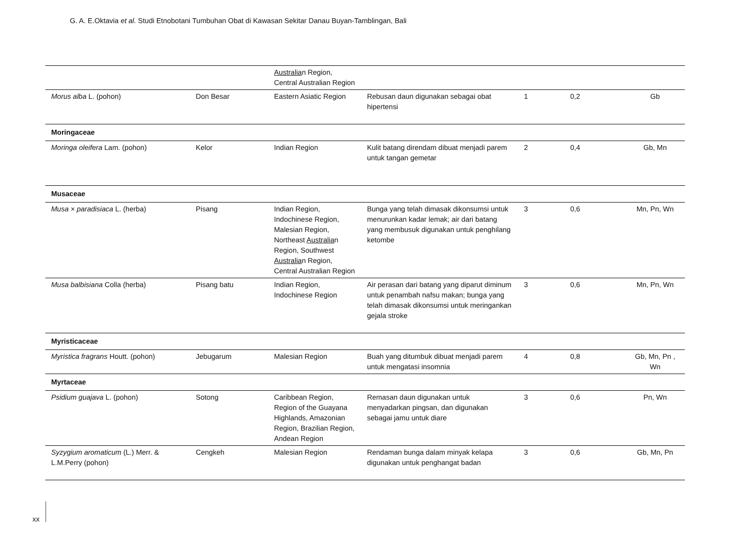G. A. E.Oktavia et al. Studi Etnobotani Tumbuhan Obat di Kawasan Sekitar Danau Buyan-Tamblingan, Bali
| | | Australia n Region, Central Australian Region | | | | |
| Morus alba L. (pohon) | Don Besar | Eastern Asiatic Region | Rebusan daun digunakan sebagai obat hipertensi | 1 | 0,2 | Gb |
| Moringaceae | | | | | | |
| Moringa oleifera Lam. (pohon) | Kelor | Indian Region | Kulit batang direndam dibuat menjadi parem untuk tangan gemetar | 2 | 0,4 | Gb, Mn |
| Musaceae | | | | | | |
| Musa × paradisiaca L. (herba) | Pisang | Indian Region, Indochinese Region, Malesian Region, Northeast Australia n Region, Southwest Australia n Region, Central Australian Region | Bunga yang telah dimasak dikonsumsi untuk menurunkan kadar lemak; air dari batang yang membusuk digunakan untuk penghilang ketombe | 3 | 0,6 | Mn, Pn, Wn |
| Musa balbisiana Colla (herba) | Pisang batu | Indian Region, Indochinese Region | Air perasan dari batang yang diparut diminum untuk penambah nafsu makan; bunga yang telah dimasak dikonsumsi untuk meringankan gejala stroke | 3 | 0,6 | Mn, Pn, Wn |
| Myristicaceae | | | | | | |
| Myristica fragrans Houtt. (pohon) | Jebugarum | Malesian Region | Buah yang ditumbuk dibuat menjadi parem untuk mengatasi insomnia | 4 | 0,8 | Gb, Mn, Pn , Wn |
| Myrtaceae | | | | | | |
| Psidium guajava L. (pohon) | Sotong | Caribbean Region, Region of the Guayana Highlands, Amazonian Region, Brazilian Region, Andean Region | Remasan daun digunakan untuk menyadarkan pingsan, dan digunakan sebagai jamu untuk diare | 3 | 0,6 | Pn, Wn |
| Syzygium aromaticum (L.) Merr. & L.M.Perry (pohon) | Cengkeh | Malesian Region | Rendaman bunga dalam minyak kelapa digunakan untuk penghangat badan | 3 | 0,6 | Gb, Mn, Pn |
xx